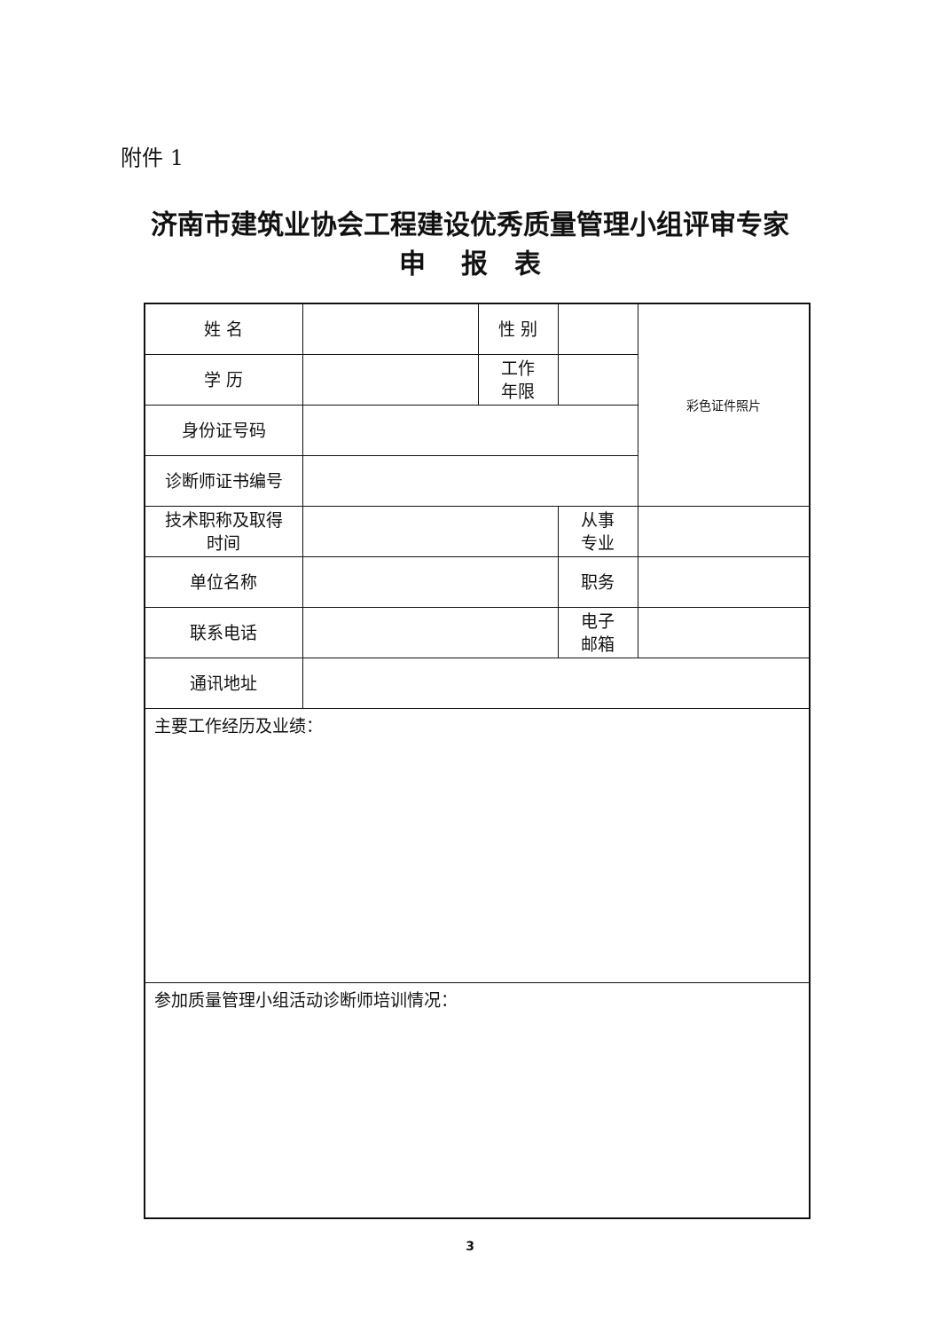附件 1
济南市建筑业协会工程建设优秀质量管理小组评审专家
申　 报　表
| 姓 名 | | 性 别 | | 彩色证件照片 |
| 学 历 | | 工作 年限 | | |
| 身份证号码 | | | | |
| 诊断师证书编号 | | | | |
| 技术职称及取得 时间 | | | 从事 专业 | |
| 单位名称 | | | 职务 | |
| 联系电话 | | | 电子 邮箱 | |
| 通讯地址 | | | | |
| 主要工作经历及业绩： | | | | |
| 参加质量管理小组活动诊断师培训情况： | | | | |
3